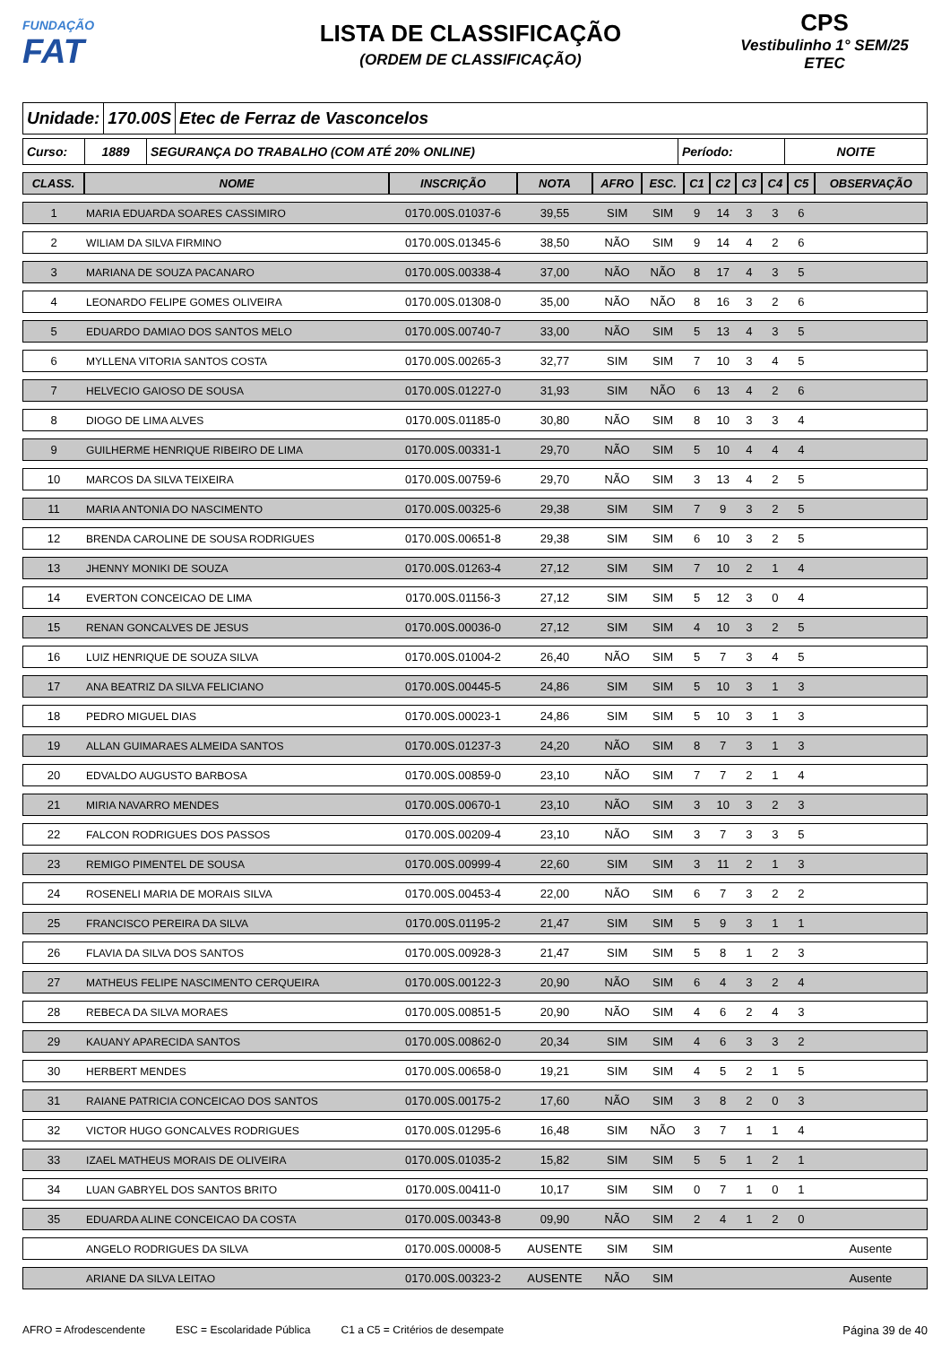FUNDAÇÃO
FAT
LISTA DE CLASSIFICAÇÃO
(ORDEM DE CLASSIFICAÇÃO)
CPS
Vestibulinho 1° SEM/25
ETEC
Unidade: 170.00S Etec de Ferraz de Vasconcelos
Curso: 1889
SEGURANÇA DO TRABALHO (COM ATÉ 20% ONLINE)
Período: NOITE
| CLASS. | NOME | INSCRIÇÃO | NOTA | AFRO | ESC. | C1 | C2 | C3 | C4 | C5 | OBSERVAÇÃO |
| --- | --- | --- | --- | --- | --- | --- | --- | --- | --- | --- | --- |
| 1 | MARIA EDUARDA SOARES CASSIMIRO | 0170.00S.01037-6 | 39,55 | SIM | SIM | 9 | 14 | 3 | 3 | 6 | |
| 2 | WILIAM DA SILVA FIRMINO | 0170.00S.01345-6 | 38,50 | NÃO | SIM | 9 | 14 | 4 | 2 | 6 | |
| 3 | MARIANA DE SOUZA PACANARO | 0170.00S.00338-4 | 37,00 | NÃO | NÃO | 8 | 17 | 4 | 3 | 5 | |
| 4 | LEONARDO FELIPE GOMES OLIVEIRA | 0170.00S.01308-0 | 35,00 | NÃO | NÃO | 8 | 16 | 3 | 2 | 6 | |
| 5 | EDUARDO DAMIAO DOS SANTOS MELO | 0170.00S.00740-7 | 33,00 | NÃO | SIM | 5 | 13 | 4 | 3 | 5 | |
| 6 | MYLLENA VITORIA SANTOS COSTA | 0170.00S.00265-3 | 32,77 | SIM | SIM | 7 | 10 | 3 | 4 | 5 | |
| 7 | HELVECIO GAIOSO DE SOUSA | 0170.00S.01227-0 | 31,93 | SIM | NÃO | 6 | 13 | 4 | 2 | 6 | |
| 8 | DIOGO DE LIMA ALVES | 0170.00S.01185-0 | 30,80 | NÃO | SIM | 8 | 10 | 3 | 3 | 4 | |
| 9 | GUILHERME HENRIQUE RIBEIRO DE LIMA | 0170.00S.00331-1 | 29,70 | NÃO | SIM | 5 | 10 | 4 | 4 | 4 | |
| 10 | MARCOS DA SILVA TEIXEIRA | 0170.00S.00759-6 | 29,70 | NÃO | SIM | 3 | 13 | 4 | 2 | 5 | |
| 11 | MARIA ANTONIA DO NASCIMENTO | 0170.00S.00325-6 | 29,38 | SIM | SIM | 7 | 9 | 3 | 2 | 5 | |
| 12 | BRENDA CAROLINE DE SOUSA RODRIGUES | 0170.00S.00651-8 | 29,38 | SIM | SIM | 6 | 10 | 3 | 2 | 5 | |
| 13 | JHENNY MONIKI DE SOUZA | 0170.00S.01263-4 | 27,12 | SIM | SIM | 7 | 10 | 2 | 1 | 4 | |
| 14 | EVERTON CONCEICAO DE LIMA | 0170.00S.01156-3 | 27,12 | SIM | SIM | 5 | 12 | 3 | 0 | 4 | |
| 15 | RENAN GONCALVES DE JESUS | 0170.00S.00036-0 | 27,12 | SIM | SIM | 4 | 10 | 3 | 2 | 5 | |
| 16 | LUIZ HENRIQUE DE SOUZA SILVA | 0170.00S.01004-2 | 26,40 | NÃO | SIM | 5 | 7 | 3 | 4 | 5 | |
| 17 | ANA BEATRIZ DA SILVA FELICIANO | 0170.00S.00445-5 | 24,86 | SIM | SIM | 5 | 10 | 3 | 1 | 3 | |
| 18 | PEDRO MIGUEL DIAS | 0170.00S.00023-1 | 24,86 | SIM | SIM | 5 | 10 | 3 | 1 | 3 | |
| 19 | ALLAN GUIMARAES ALMEIDA SANTOS | 0170.00S.01237-3 | 24,20 | NÃO | SIM | 8 | 7 | 3 | 1 | 3 | |
| 20 | EDVALDO AUGUSTO BARBOSA | 0170.00S.00859-0 | 23,10 | NÃO | SIM | 7 | 7 | 2 | 1 | 4 | |
| 21 | MIRIA NAVARRO MENDES | 0170.00S.00670-1 | 23,10 | NÃO | SIM | 3 | 10 | 3 | 2 | 3 | |
| 22 | FALCON RODRIGUES DOS PASSOS | 0170.00S.00209-4 | 23,10 | NÃO | SIM | 3 | 7 | 3 | 3 | 5 | |
| 23 | REMIGO PIMENTEL DE SOUSA | 0170.00S.00999-4 | 22,60 | SIM | SIM | 3 | 11 | 2 | 1 | 3 | |
| 24 | ROSENELI MARIA DE MORAIS SILVA | 0170.00S.00453-4 | 22,00 | NÃO | SIM | 6 | 7 | 3 | 2 | 2 | |
| 25 | FRANCISCO PEREIRA DA SILVA | 0170.00S.01195-2 | 21,47 | SIM | SIM | 5 | 9 | 3 | 1 | 1 | |
| 26 | FLAVIA DA SILVA DOS SANTOS | 0170.00S.00928-3 | 21,47 | SIM | SIM | 5 | 8 | 1 | 2 | 3 | |
| 27 | MATHEUS FELIPE NASCIMENTO CERQUEIRA | 0170.00S.00122-3 | 20,90 | NÃO | SIM | 6 | 4 | 3 | 2 | 4 | |
| 28 | REBECA DA SILVA MORAES | 0170.00S.00851-5 | 20,90 | NÃO | SIM | 4 | 6 | 2 | 4 | 3 | |
| 29 | KAUANY APARECIDA SANTOS | 0170.00S.00862-0 | 20,34 | SIM | SIM | 4 | 6 | 3 | 3 | 2 | |
| 30 | HERBERT MENDES | 0170.00S.00658-0 | 19,21 | SIM | SIM | 4 | 5 | 2 | 1 | 5 | |
| 31 | RAIANE PATRICIA CONCEICAO DOS SANTOS | 0170.00S.00175-2 | 17,60 | NÃO | SIM | 3 | 8 | 2 | 0 | 3 | |
| 32 | VICTOR HUGO GONCALVES RODRIGUES | 0170.00S.01295-6 | 16,48 | SIM | NÃO | 3 | 7 | 1 | 1 | 4 | |
| 33 | IZAEL MATHEUS MORAIS DE OLIVEIRA | 0170.00S.01035-2 | 15,82 | SIM | SIM | 5 | 5 | 1 | 2 | 1 | |
| 34 | LUAN GABRYEL DOS SANTOS BRITO | 0170.00S.00411-0 | 10,17 | SIM | SIM | 0 | 7 | 1 | 0 | 1 | |
| 35 | EDUARDA ALINE CONCEICAO DA COSTA | 0170.00S.00343-8 | 09,90 | NÃO | SIM | 2 | 4 | 1 | 2 | 0 | |
| | ANGELO RODRIGUES DA SILVA | 0170.00S.00008-5 | AUSENTE | SIM | SIM | | | | | | Ausente |
| | ARIANE DA SILVA LEITAO | 0170.00S.00323-2 | AUSENTE | NÃO | SIM | | | | | | Ausente |
AFRO = Afrodescendente ESC = Escolaridade Pública C1 a C5 = Critérios de desempate Página 39 de 40